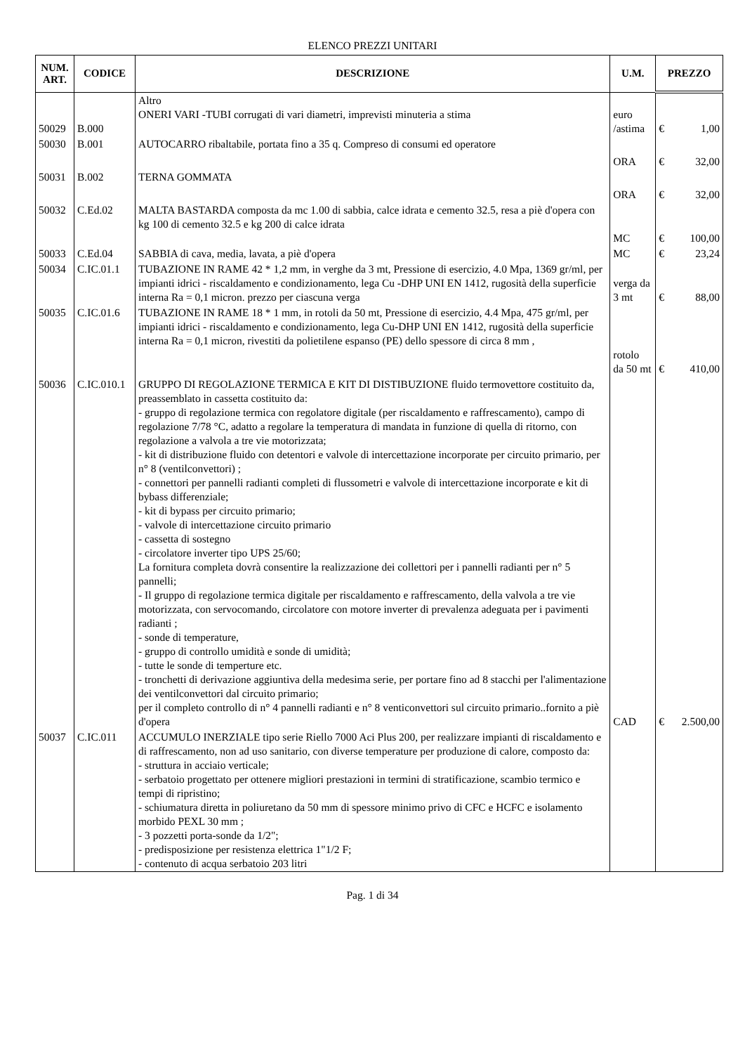ELENCO PREZZI UNITARI
| NUM. ART. | CODICE | DESCRIZIONE | U.M. | PREZZO | |
| --- | --- | --- | --- | --- | --- |
| 50029 | B.000 | Altro ONERI VARI -TUBI corrugati di vari diametri, imprevisti minuteria a stima | euro /astima | € | 1,00 |
| 50030 | B.001 | AUTOCARRO ribaltabile, portata fino a 35 q. Compreso di consumi ed operatore | ORA | € | 32,00 |
| 50031 | B.002 | TERNA GOMMATA | ORA | € | 32,00 |
| 50032 | C.Ed.02 | MALTA BASTARDA composta da mc 1.00 di sabbia, calce idrata e cemento 32.5, resa a piè d'opera con kg 100 di cemento 32.5 e kg 200 di calce idrata | MC | € | 100,00 |
| 50033 | C.Ed.04 | SABBIA di cava, media, lavata, a piè d'opera | MC | € | 23,24 |
| 50034 | C.IC.01.1 | TUBAZIONE IN RAME 42 * 1,2 mm, in verghe da 3 mt, Pressione di esercizio, 4.0 Mpa, 1369 gr/ml, per impianti idrici - riscaldamento e condizionamento, lega Cu -DHP UNI EN 1412, rugosità della superficie interna Ra = 0,1 micron. prezzo per ciascuna verga | verga da 3 mt | € | 88,00 |
| 50035 | C.IC.01.6 | TUBAZIONE IN RAME 18 * 1 mm, in rotoli da 50 mt, Pressione di esercizio, 4.4 Mpa, 475 gr/ml, per impianti idrici - riscaldamento e condizionamento, lega Cu-DHP UNI EN 1412, rugosità della superficie interna Ra = 0,1 micron, rivestiti da polietilene espanso (PE) dello spessore di circa 8 mm , | rotolo da 50 mt | € | 410,00 |
| 50036 | C.IC.010.1 | GRUPPO DI REGOLAZIONE TERMICA E KIT DI DISTIBUZIONE fluido termovettore costituito da, preassemblato in cassetta costituito da: - gruppo di regolazione termica con regolatore digitale (per riscaldamento e raffrescamento), campo di regolazione 7/78 °C, adatto a regolare la temperatura di mandata in funzione di quella di ritorno, con regolazione a valvola a tre vie motorizzata; - kit di distribuzione fluido con detentori e valvole di intercettazione incorporate per circuito primario, per n° 8 (ventilconvettori) ; - connettori per pannelli radianti completi di flussometri e valvole di intercettazione incorporate e kit di bybass differenziale; - kit di bypass per circuito primario; - valvole di intercettazione circuito primario - cassetta di sostegno - circolatore inverter tipo UPS 25/60; La fornitura completa dovrà consentire la realizzazione dei collettori per i pannelli radianti per n° 5 pannelli; - Il gruppo di regolazione termica digitale per riscaldamento e raffrescamento, della valvola a tre vie motorizzata, con servocomando, circolatore con motore inverter di prevalenza adeguata per i pavimenti radianti ; - sonde di temperature, - gruppo di controllo umidità e sonde di umidità; - tutte le sonde di temperture etc. - tronchetti di derivazione aggiuntiva della medesima serie, per portare fino ad 8 stacchi per l'alimentazione dei ventilconvettori dal circuito primario; per il completo controllo di n° 4 pannelli radianti e n° 8 venticonvettori sul circuito primario..fornito a piè d'opera | CAD | € | 2.500,00 |
| 50037 | C.IC.011 | ACCUMULO INERZIALE tipo serie Riello 7000 Aci Plus 200, per realizzare impianti di riscaldamento e di raffrescamento, non ad uso sanitario, con diverse temperature per produzione di calore, composto da: - struttura in acciaio verticale; - serbatoio progettato per ottenere migliori prestazioni in termini di stratificazione, scambio termico e tempi di ripristino; - schiumatura diretta in poliuretano da 50 mm di spessore minimo privo di CFC e HCFC e isolamento morbido PEXL 30 mm ; - 3 pozzetti porta-sonde da 1/2"; - predisposizione per resistenza elettrica 1"1/2 F; - contenuto di acqua serbatoio 203 litri | | | |
Pag. 1 di 34